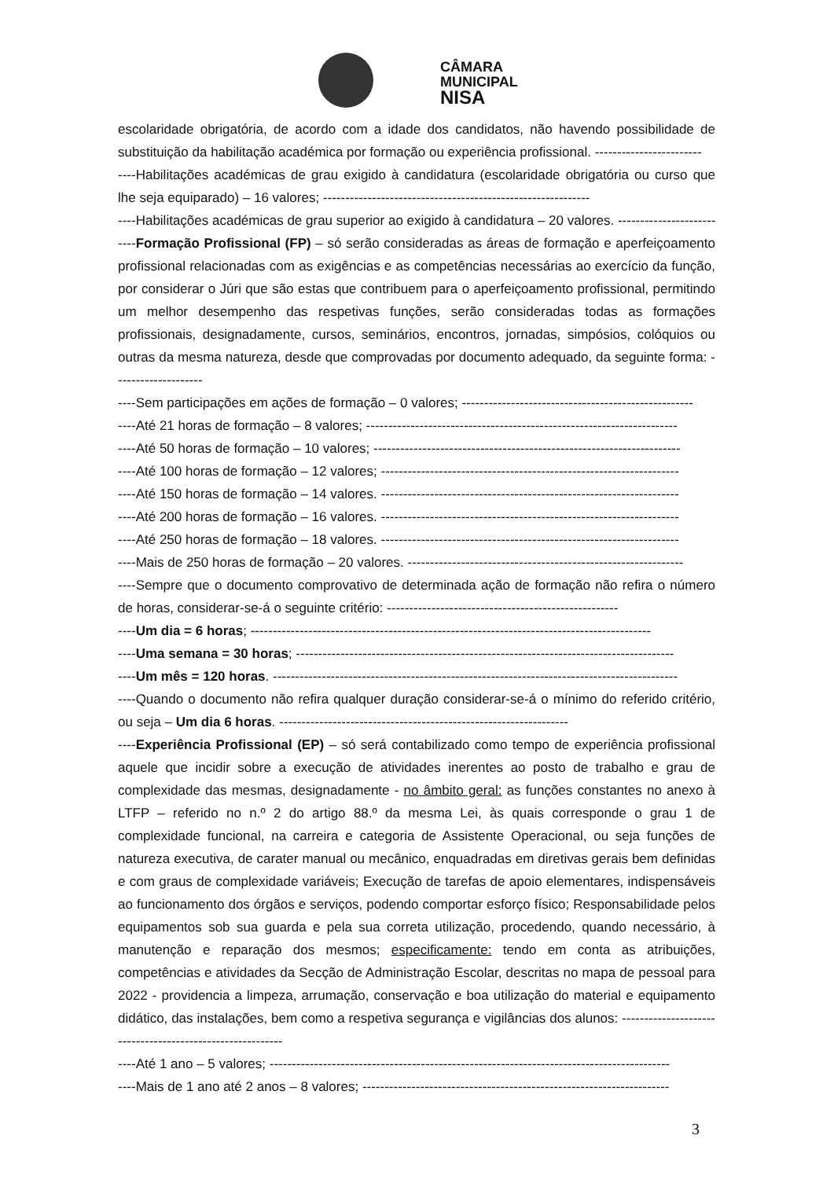CÂMARA
MUNICIPAL
NISA
escolaridade obrigatória, de acordo com a idade dos candidatos, não havendo possibilidade de substituição da habilitação académica por formação ou experiência profissional. ------------------------
----Habilitações académicas de grau exigido à candidatura (escolaridade obrigatória ou curso que lhe seja equiparado) – 16 valores; ------------------------------------------------------------
----Habilitações académicas de grau superior ao exigido à candidatura – 20 valores. ------------------------
----Formação Profissional (FP) – só serão consideradas as áreas de formação e aperfeiçoamento profissional relacionadas com as exigências e as competências necessárias ao exercício da função, por considerar o Júri que são estas que contribuem para o aperfeiçoamento profissional, permitindo um melhor desempenho das respetivas funções, serão consideradas todas as formações profissionais, designadamente, cursos, seminários, encontros, jornadas, simpósios, colóquios ou outras da mesma natureza, desde que comprovadas por documento adequado, da seguinte forma: --------------------
----Sem participações em ações de formação – 0 valores; ----------------------------------------------------
----Até 21 horas de formação – 8 valores; ----------------------------------------------------------------------
----Até 50 horas de formação – 10 valores; ---------------------------------------------------------------------
----Até 100 horas de formação – 12 valores; -------------------------------------------------------------------
----Até 150 horas de formação – 14 valores. -------------------------------------------------------------------
----Até 200 horas de formação – 16 valores. -------------------------------------------------------------------
----Até 250 horas de formação – 18 valores. -------------------------------------------------------------------
----Mais de 250 horas de formação – 20 valores. --------------------------------------------------------------
----Sempre que o documento comprovativo de determinada ação de formação não refira o número de horas, considerar-se-á o seguinte critério: ----------------------------------------------------
----Um dia = 6 horas; ------------------------------------------------------------------------------------------
----Uma semana = 30 horas; -------------------------------------------------------------------------------------
----Um mês = 120 horas. -------------------------------------------------------------------------------------------
----Quando o documento não refira qualquer duração considerar-se-á o mínimo do referido critério, ou seja – Um dia 6 horas. -----------------------------------------------------------------
----Experiência Profissional (EP) – só será contabilizado como tempo de experiência profissional aquele que incidir sobre a execução de atividades inerentes ao posto de trabalho e grau de complexidade das mesmas, designadamente - no âmbito geral: as funções constantes no anexo à LTFP – referido no n.º 2 do artigo 88.º da mesma Lei, às quais corresponde o grau 1 de complexidade funcional, na carreira e categoria de Assistente Operacional, ou seja funções de natureza executiva, de carater manual ou mecânico, enquadradas em diretivas gerais bem definidas e com graus de complexidade variáveis; Execução de tarefas de apoio elementares, indispensáveis ao funcionamento dos órgãos e serviços, podendo comportar esforço físico; Responsabilidade pelos equipamentos sob sua guarda e pela sua correta utilização, procedendo, quando necessário, à manutenção e reparação dos mesmos; especificamente: tendo em conta as atribuições, competências e atividades da Secção de Administração Escolar, descritas no mapa de pessoal para 2022 - providencia a limpeza, arrumação, conservação e boa utilização do material e equipamento didático, das instalações, bem como a respetiva segurança e vigilâncias dos alunos: ----------------------------------------------------------
----Até 1 ano – 5 valores; ------------------------------------------------------------------------------------------
----Mais de 1 ano até 2 anos – 8 valores; ---------------------------------------------------------------------
3